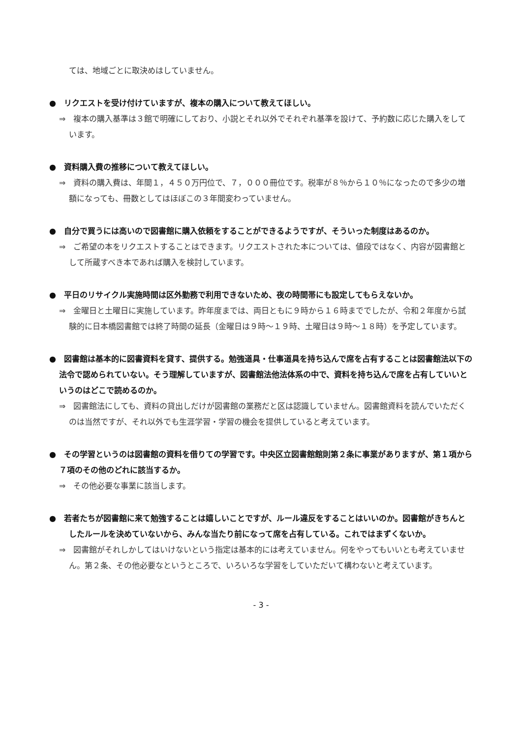ては、地域ごとに取決めはしていません。
●　リクエストを受け付けていますが、複本の購入について教えてほしい。
⇒　複本の購入基準は３館で明確にしており、小説とそれ以外でそれぞれ基準を設けて、予約数に応じた購入をしています。
●　資料購入費の推移について教えてほしい。
⇒　資料の購入費は、年間１，４５０万円位で、７，０００冊位です。税率が８％から１０％になったので多少の増額になっても、冊数としてはほぼこの３年間変わっていません。
●　自分で買うには高いので図書館に購入依頼をすることができるようですが、そういった制度はあるのか。
⇒　ご希望の本をリクエストすることはできます。リクエストされた本については、値段ではなく、内容が図書館として所蔵すべき本であれば購入を検討しています。
●　平日のリサイクル実施時間は区外勤務で利用できないため、夜の時間帯にも設定してもらえないか。
⇒　金曜日と土曜日に実施しています。昨年度までは、両日ともに９時から１６時まででしたが、令和２年度から試験的に日本橋図書館では終了時間の延長（金曜日は９時～１９時、土曜日は９時～１８時）を予定しています。
●　図書館は基本的に図書資料を貸す、提供する。勉強道具・仕事道具を持ち込んで席を占有することは図書館法以下の法令で認められていない。そう理解していますが、図書館法他法体系の中で、資料を持ち込んで席を占有していいというのはどこで読めるのか。
⇒　図書館法にしても、資料の貸出しだけが図書館の業務だと区は認識していません。図書館資料を読んでいただくのは当然ですが、それ以外でも生涯学習・学習の機会を提供していると考えています。
●　その学習というのは図書館の資料を借りての学習です。中央区立図書館館則第２条に事業がありますが、第１項から７項のその他のどれに該当するか。
⇒　その他必要な事業に該当します。
●　若者たちが図書館に来て勉強することは嬉しいことですが、ルール違反をすることはいいのか。図書館がきちんとしたルールを決めていないから、みんな当たり前になって席を占有している。これではまずくないか。
⇒　図書館がそれしかしてはいけないという指定は基本的には考えていません。何をやってもいいとも考えていません。第２条、その他必要なというところで、いろいろな学習をしていただいて構わないと考えています。
- 3 -